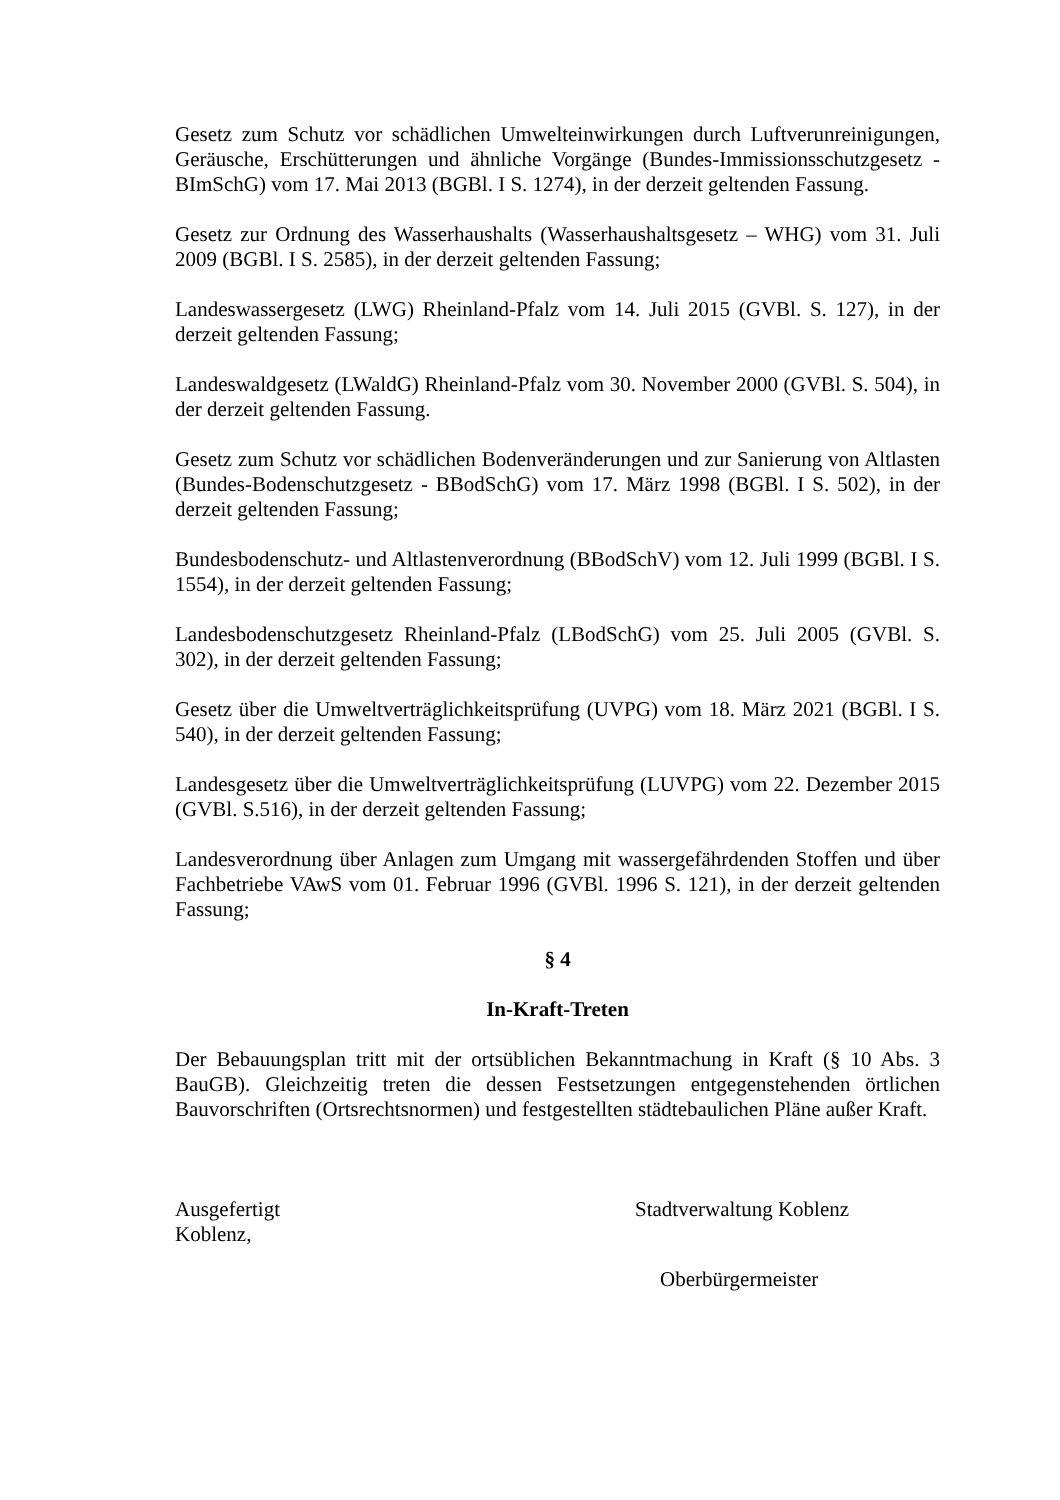Gesetz zum Schutz vor schädlichen Umwelteinwirkungen durch Luftverunreinigungen, Geräusche, Erschütterungen und ähnliche Vorgänge (Bundes-Immissionsschutzgesetz - BImSchG) vom 17. Mai 2013 (BGBl. I S. 1274), in der derzeit geltenden Fassung.
Gesetz zur Ordnung des Wasserhaushalts (Wasserhaushaltsgesetz – WHG) vom 31. Juli 2009 (BGBl. I S. 2585), in der derzeit geltenden Fassung;
Landeswassergesetz (LWG) Rheinland-Pfalz vom 14. Juli 2015 (GVBl. S. 127), in der derzeit geltenden Fassung;
Landeswaldgesetz (LWaldG) Rheinland-Pfalz vom 30. November 2000 (GVBl. S. 504), in der derzeit geltenden Fassung.
Gesetz zum Schutz vor schädlichen Bodenveränderungen und zur Sanierung von Altlasten (Bundes-Bodenschutzgesetz - BBodSchG) vom 17. März 1998 (BGBl. I S. 502), in der derzeit geltenden Fassung;
Bundesbodenschutz- und Altlastenverordnung (BBodSchV) vom 12. Juli 1999 (BGBl. I S. 1554), in der derzeit geltenden Fassung;
Landesbodenschutzgesetz Rheinland-Pfalz (LBodSchG) vom 25. Juli 2005 (GVBl. S. 302), in der derzeit geltenden Fassung;
Gesetz über die Umweltverträglichkeitsprüfung (UVPG) vom 18. März 2021 (BGBl. I S. 540), in der derzeit geltenden Fassung;
Landesgesetz über die Umweltverträglichkeitsprüfung (LUVPG) vom 22. Dezember 2015 (GVBl. S.516), in der derzeit geltenden Fassung;
Landesverordnung über Anlagen zum Umgang mit wassergefährdenden Stoffen und über Fachbetriebe VAwS vom 01. Februar 1996 (GVBl. 1996 S. 121), in der derzeit geltenden Fassung;
§ 4
In-Kraft-Treten
Der Bebauungsplan tritt mit der ortsüblichen Bekanntmachung in Kraft (§ 10 Abs. 3 BauGB). Gleichzeitig treten die dessen Festsetzungen entgegenstehenden örtlichen Bauvorschriften (Ortsrechtsnormen) und festgestellten städtebaulichen Pläne außer Kraft.
Ausgefertigt
Koblenz,
Stadtverwaltung Koblenz
Oberbürgermeister